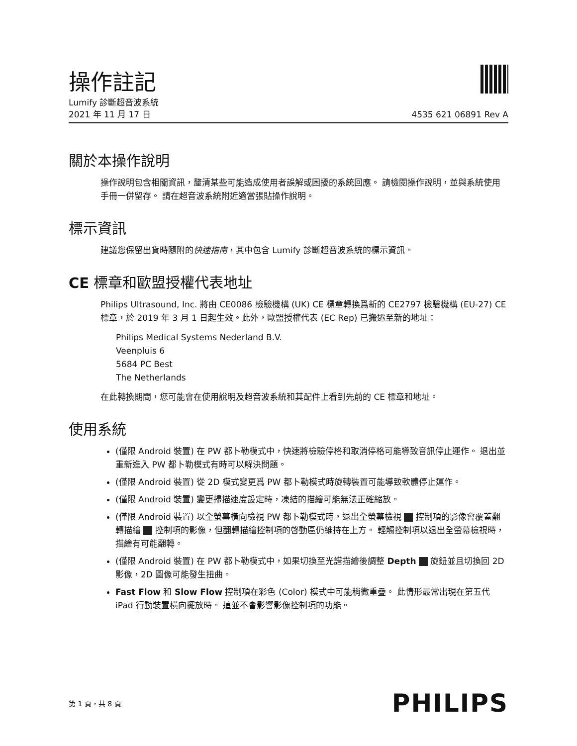操作註記
Lumify 診斷超音波系統
2021 年 11 月 17 日 4535 621 06891 Rev A
關於本操作說明
操作說明包含相關資訊，釐清某些可能造成使用者誤解或困擾的系統回應。 請檢閱操作說明，並與系統使用手冊一併留存。 請在超音波系統附近適當張貼操作說明。
標示資訊
建議您保留出貨時隨附的快速指南，其中包含 Lumify 診斷超音波系統的標示資訊。
CE 標章和歐盟授權代表地址
Philips Ultrasound, Inc. 將由 CE0086 檢驗機構 (UK) CE 標章轉換爲新的 CE2797 檢驗機構 (EU-27) CE 標章，於 2019 年 3 月 1 日起生效。此外，歐盟授權代表 (EC Rep) 已搬遷至新的地址：
Philips Medical Systems Nederland B.V.
Veenpluis 6
5684 PC Best
The Netherlands
在此轉換期間，您可能會在使用說明及超音波系統和其配件上看到先前的 CE 標章和地址。
使用系統
(僅限 Android 裝置) 在 PW 都卜勒模式中，快速將檢驗停格和取消停格可能導致音訊停止運作。 退出並重新進入 PW 都卜勒模式有時可以解決問題。
(僅限 Android 裝置) 從 2D 模式變更爲 PW 都卜勒模式時旋轉裝置可能導致軟體停止運作。
(僅限 Android 裝置) 變更掃描速度設定時，凍結的描繪可能無法正確縮放。
(僅限 Android 裝置) 以全螢幕橫向檢視 PW 都卜勒模式時，退出全螢幕檢視 控制項的影像會覆蓋翻轉描繪 控制項的影像，但翻轉描繪控制項的啓動區仍維持在上方。 輕觸控制項以退出全螢幕檢視時，描繪有可能翻轉。
(僅限 Android 裝置) 在 PW 都卜勒模式中，如果切換至光譜描繪後調整 Depth 旋鈕並且切換回 2D 影像，2D 圖像可能發生扭曲。
Fast Flow 和 Slow Flow 控制項在彩色 (Color) 模式中可能稍微重疊。 此情形最常出現在第五代 iPad 行動裝置橫向擺放時。 這並不會影響影像控制項的功能。
第 1 頁，共 8 頁 PHILIPS